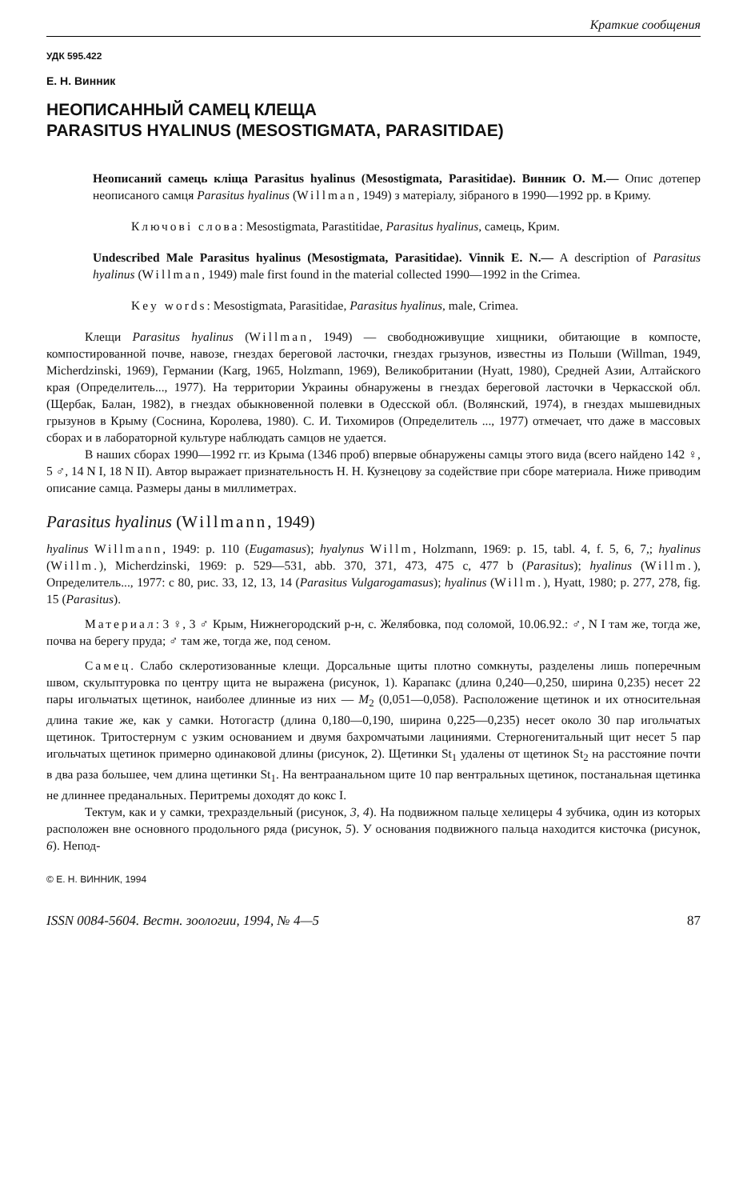Краткие сообщения
УДК 595.422
Е. Н. Винник
НЕОПИСАННЫЙ САМЕЦ КЛЕЩА
PARASITUS HYALINUS (MESOSTIGMATA, PARASITIDAE)
Неописаний самець кліща Parasitus hyalinus (Mesostigmata, Parasitidae). Винник О. М.— Опис дотепер неописаного самця Parasitus hyalinus (Willman, 1949) з матеріалу, зібраного в 1990—1992 рр. в Криму.
Ключові слова: Mesostigmata, Parastitidae, Parasitus hyalinus, самець, Крим.
Undescribed Male Parasitus hyalinus (Mesostigmata, Parasitidae). Vinnik E. N.— A description of Parasitus hyalinus (Willman, 1949) male first found in the material collected 1990—1992 in the Crimea.
Key words: Mesostigmata, Parasitidae, Parasitus hyalinus, male, Crimea.
Клещи Parasitus hyalinus (Willman, 1949) — свободноживущие хищники, обитающие в компосте, компостированной почве, навозе, гнездах береговой ласточки, гнездах грызунов, известны из Польши (Willman, 1949, Micherdzinski, 1969), Германии (Karg, 1965, Holzmann, 1969), Великобритании (Hyatt, 1980), Средней Азии, Алтайского края (Определитель..., 1977). На территории Украины обнаружены в гнездах береговой ласточки в Черкасской обл. (Щербак, Балан, 1982), в гнездах обыкновенной полевки в Одесской обл. (Волянский, 1974), в гнездах мышевидных грызунов в Крыму (Соснина, Королева, 1980). С. И. Тихомиров (Определитель ..., 1977) отмечает, что даже в массовых сборах и в лабораторной культуре наблюдать самцов не удается.
В наших сборах 1990—1992 гг. из Крыма (1346 проб) впервые обнаружены самцы этого вида (всего найдено 142 ♀, 5 ♂, 14 N I, 18 N II). Автор выражает признательность Н. Н. Кузнецову за содействие при сборе материала. Ниже приводим описание самца. Размеры даны в миллиметрах.
Parasitus hyalinus (Willmann, 1949)
hyalinus Willmann, 1949: p. 110 (Eugamasus); hyalynus Willm, Holzmann, 1969: p. 15, tabl. 4, f. 5, 6, 7,; hyalinus (Willm.), Micherdzinski, 1969: p. 529—531, abb. 370, 371, 473, 475 c, 477 b (Parasitus); hyalinus (Willm.), Определитель..., 1977: с 80, рис. 33, 12, 13, 14 (Parasitus Vulgarogamasus); hyalinus (Willm.), Hyatt, 1980; p. 277, 278, fig. 15 (Parasitus).
Материал: 3 ♀, 3 ♂ Крым, Нижнегородский р-н, с. Желябовка, под соломой, 10.06.92.: ♂, N I там же, тогда же, почва на берегу пруда; ♂ там же, тогда же, под сеном.
Самец. Слабо склеротизованные клещи. Дорсальные щиты плотно сомкнуты, разделены лишь поперечным швом, скульптуровка по центру щита не выражена (рисунок, 1). Карапакс (длина 0,240—0,250, ширина 0,235) несет 22 пары игольчатых щетинок, наиболее длинные из них — M<sub>2</sub> (0,051—0,058). Расположение щетинок и их относительная длина такие же, как у самки. Нотогастр (длина 0,180—0,190, ширина 0,225—0,235) несет около 30 пар игольчатых щетинок. Тритостернум с узким основанием и двумя бахромчатыми лациниями. Стерногенитальный щит несет 5 пар игольчатых щетинок примерно одинаковой длины (рисунок, 2). Щетинки St<sub>1</sub> удалены от щетинок St<sub>2</sub> на расстояние почти в два раза большее, чем длина щетинки St<sub>1</sub>. На вентраанальном щите 10 пар вентральных щетинок, постанальная щетинка не длиннее преданальных. Перитремы доходят до кокс I.
Тектум, как и у самки, трехраздельный (рисунок, 3, 4). На подвижном пальце хелицеры 4 зубчика, один из которых расположен вне основного продольного ряда (рисунок, 5). У основания подвижного пальца находится кисточка (рисунок, 6). Непод-
© Е. Н. ВИННИК, 1994
ISSN 0084-5604. Вестн. зоологии, 1994, № 4—5 87